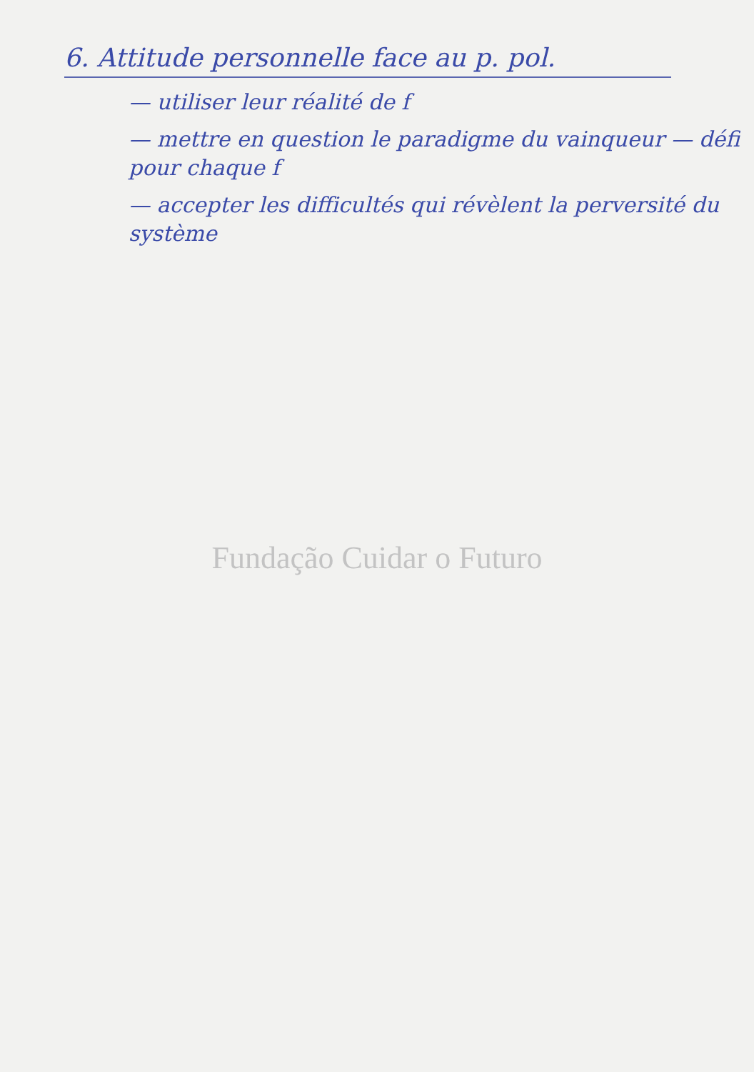6. Attitude personnelle face au p. pol.
— utiliser leur réalité de f
— mettre en question le paradigme du vainqueur — défi pour chaque f
— accepter les difficultés qui révèlent la perversité du système
Fundação Cuidar o Futuro